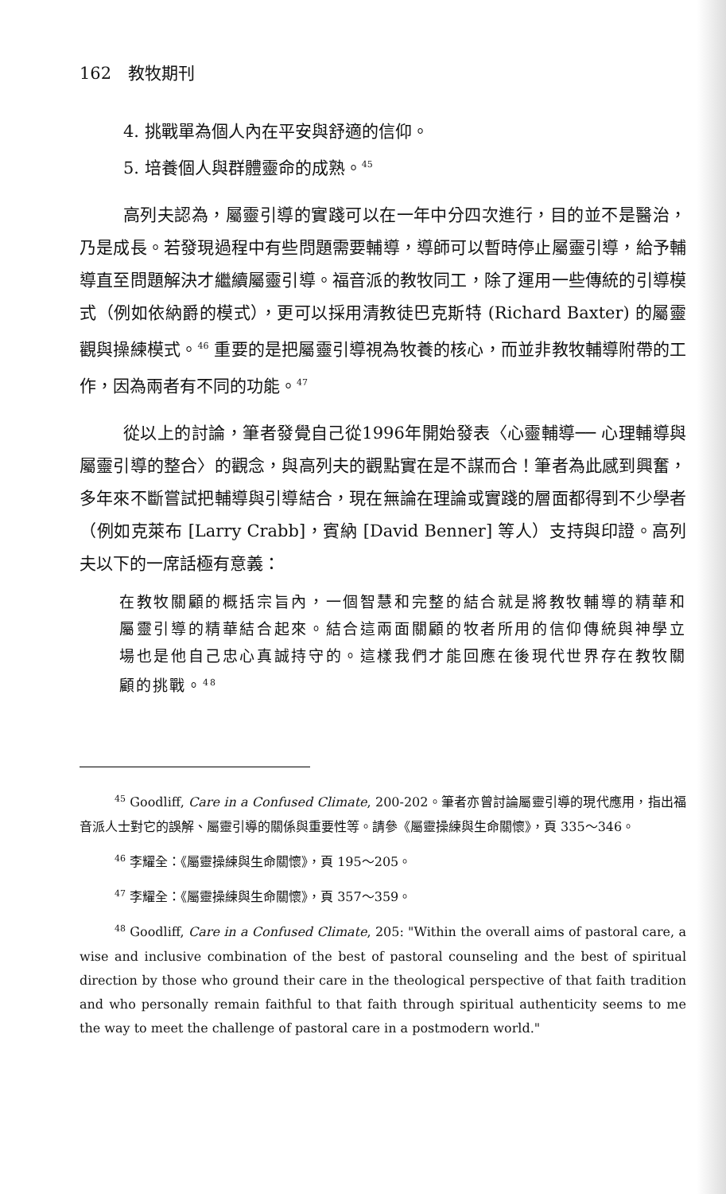162　教牧期刊
4. 挑戰單為個人內在平安與舒適的信仰。
5. 培養個人與群體靈命的成熟。<sup>45</sup>
高列夫認為，屬靈引導的實踐可以在一年中分四次進行，目的並不是醫治，乃是成長。若發現過程中有些問題需要輔導，導師可以暫時停止屬靈引導，給予輔導直至問題解決才繼續屬靈引導。福音派的教牧同工，除了運用一些傳統的引導模式（例如依納爵的模式），更可以採用清教徒巴克斯特 (Richard Baxter) 的屬靈觀與操練模式。<sup>46</sup> 重要的是把屬靈引導視為牧養的核心，而並非教牧輔導附帶的工作，因為兩者有不同的功能。<sup>47</sup>
從以上的討論，筆者發覺自己從1996年開始發表〈心靈輔導── 心理輔導與屬靈引導的整合〉的觀念，與高列夫的觀點實在是不謀而合！筆者為此感到興奮，多年來不斷嘗試把輔導與引導結合，現在無論在理論或實踐的層面都得到不少學者（例如克萊布 [Larry Crabb]，賓納 [David Benner] 等人）支持與印證。高列夫以下的一席話極有意義：
在教牧關顧的概括宗旨內，一個智慧和完整的結合就是將教牧輔導的精華和屬靈引導的精華結合起來。結合這兩面關顧的牧者所用的信仰傳統與神學立場也是他自己忠心真誠持守的。這樣我們才能回應在後現代世界存在教牧關顧的挑戰。<sup>48</sup>
<sup>45</sup> Goodliff, Care in a Confused Climate, 200-202。筆者亦曾討論屬靈引導的現代應用，指出福音派人士對它的誤解、屬靈引導的關係與重要性等。請參《屬靈操練與生命關懷》，頁 335～346。
<sup>46</sup> 李耀全：《屬靈操練與生命關懷》，頁 195～205。
<sup>47</sup> 李耀全：《屬靈操練與生命關懷》，頁 357～359。
<sup>48</sup> Goodliff, Care in a Confused Climate, 205: "Within the overall aims of pastoral care, a wise and inclusive combination of the best of pastoral counseling and the best of spiritual direction by those who ground their care in the theological perspective of that faith tradition and who personally remain faithful to that faith through spiritual authenticity seems to me the way to meet the challenge of pastoral care in a postmodern world."